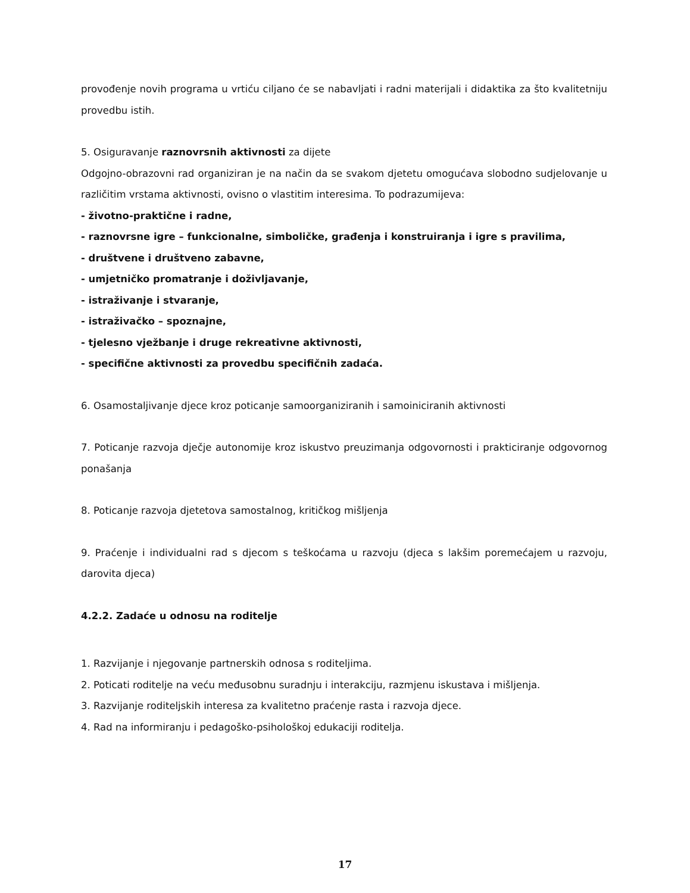provođenje novih programa u vrtiću ciljano će se nabavljati i radni materijali i didaktika za što kvalitetniju provedbu istih.
5. Osiguravanje raznovrsnih aktivnosti za dijete
Odgojno-obrazovni rad organiziran je na način da se svakom djetetu omogućava slobodno sudjelovanje u različitim vrstama aktivnosti, ovisno o vlastitim interesima. To podrazumijeva:
- životno-praktične i radne,
- raznovrsne igre – funkcionalne, simboličke, građenja i konstruiranja i igre s pravilima,
- društvene i društveno zabavne,
- umjetničko promatranje i doživljavanje,
- istraživanje i stvaranje,
- istraživačko – spoznajne,
- tjelesno vježbanje i druge rekreativne aktivnosti,
- specifične aktivnosti za provedbu specifičnih zadaća.
6. Osamostaljivanje djece kroz poticanje samoorganiziranih i samoiniciranih aktivnosti
7. Poticanje razvoja dječje autonomije kroz iskustvo preuzimanja odgovornosti i prakticiranje odgovornog ponašanja
8. Poticanje razvoja djetetova samostalnog, kritičkog mišljenja
9. Praćenje i individualni rad s djecom s teškoćama u razvoju (djeca s lakšim poremećajem u razvoju, darovita djeca)
4.2.2. Zadaće u odnosu na roditelje
1. Razvijanje i njegovanje partnerskih odnosa s roditeljima.
2. Poticati roditelje na veću međusobnu suradnju i interakciju, razmjenu iskustava i mišljenja.
3. Razvijanje roditeljskih interesa za kvalitetno praćenje rasta i razvoja djece.
4. Rad na informiranju i pedagoško-psihološkoj edukaciji roditelja.
17